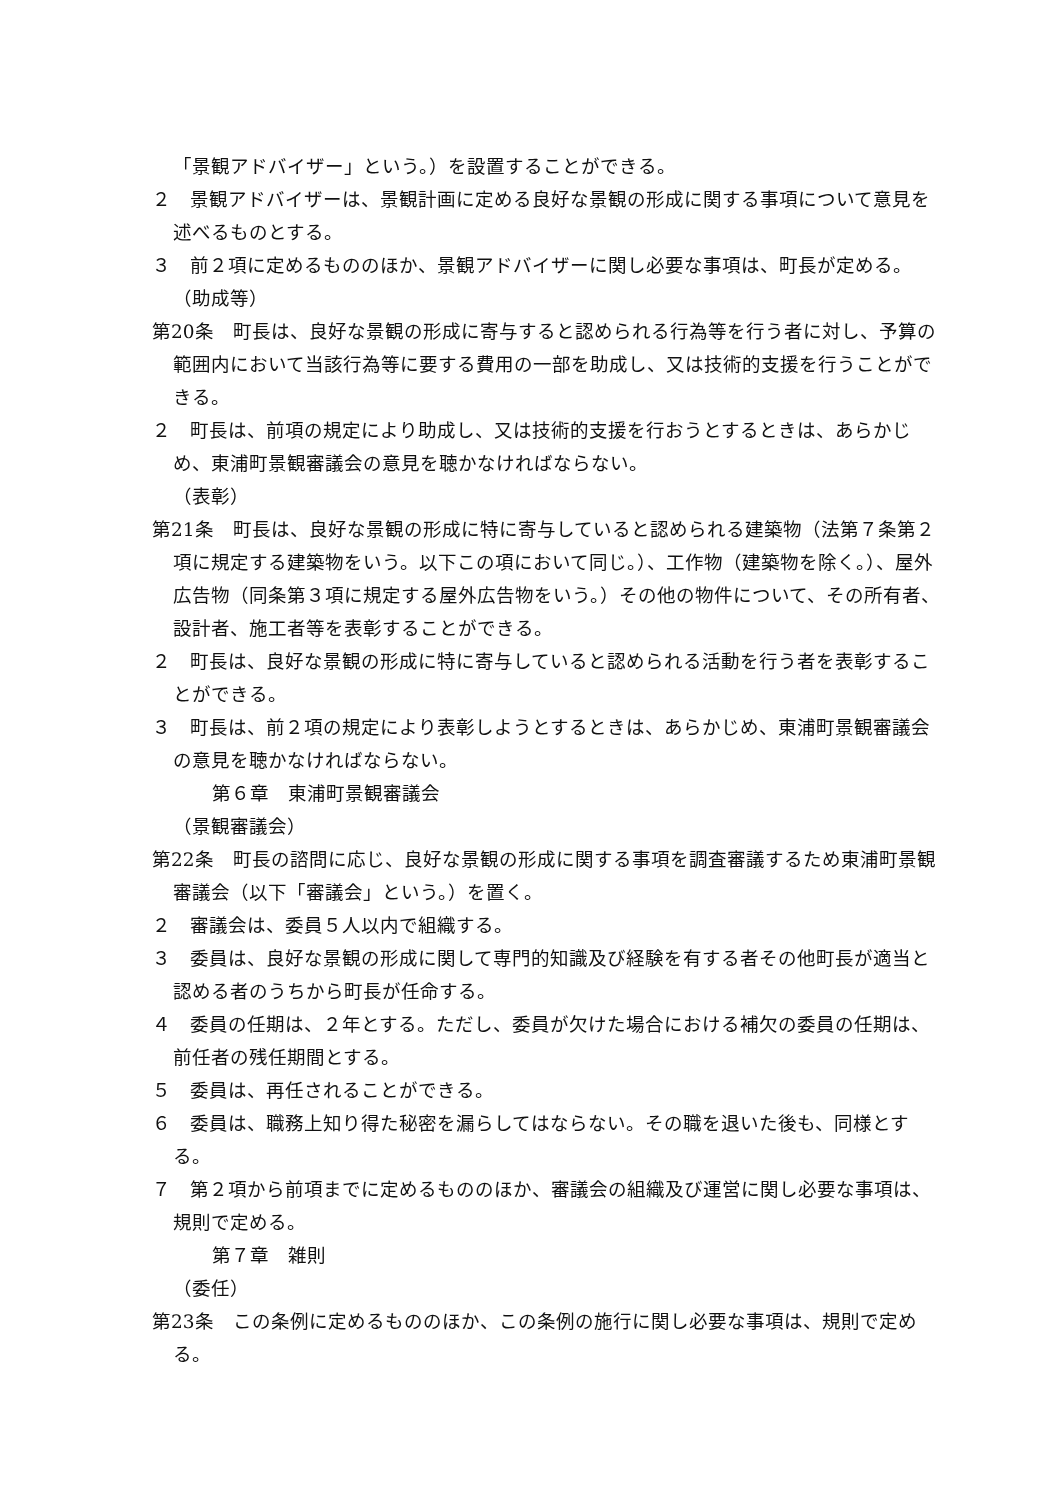「景観アドバイザー」という。）を設置することができる。
２　景観アドバイザーは、景観計画に定める良好な景観の形成に関する事項について意見を述べるものとする。
３　前２項に定めるもののほか、景観アドバイザーに関し必要な事項は、町長が定める。
（助成等）
第20条　町長は、良好な景観の形成に寄与すると認められる行為等を行う者に対し、予算の範囲内において当該行為等に要する費用の一部を助成し、又は技術的支援を行うことができる。
２　町長は、前項の規定により助成し、又は技術的支援を行おうとするときは、あらかじめ、東浦町景観審議会の意見を聴かなければならない。
（表彰）
第21条　町長は、良好な景観の形成に特に寄与していると認められる建築物（法第７条第２項に規定する建築物をいう。以下この項において同じ。）、工作物（建築物を除く。）、屋外広告物（同条第３項に規定する屋外広告物をいう。）その他の物件について、その所有者、設計者、施工者等を表彰することができる。
２　町長は、良好な景観の形成に特に寄与していると認められる活動を行う者を表彰することができる。
３　町長は、前２項の規定により表彰しようとするときは、あらかじめ、東浦町景観審議会の意見を聴かなければならない。
第６章　東浦町景観審議会
（景観審議会）
第22条　町長の諮問に応じ、良好な景観の形成に関する事項を調査審議するため東浦町景観審議会（以下「審議会」という。）を置く。
２　審議会は、委員５人以内で組織する。
３　委員は、良好な景観の形成に関して専門的知識及び経験を有する者その他町長が適当と認める者のうちから町長が任命する。
４　委員の任期は、２年とする。ただし、委員が欠けた場合における補欠の委員の任期は、前任者の残任期間とする。
５　委員は、再任されることができる。
６　委員は、職務上知り得た秘密を漏らしてはならない。その職を退いた後も、同様とする。
７　第２項から前項までに定めるもののほか、審議会の組織及び運営に関し必要な事項は、規則で定める。
第７章　雑則
（委任）
第23条　この条例に定めるもののほか、この条例の施行に関し必要な事項は、規則で定める。